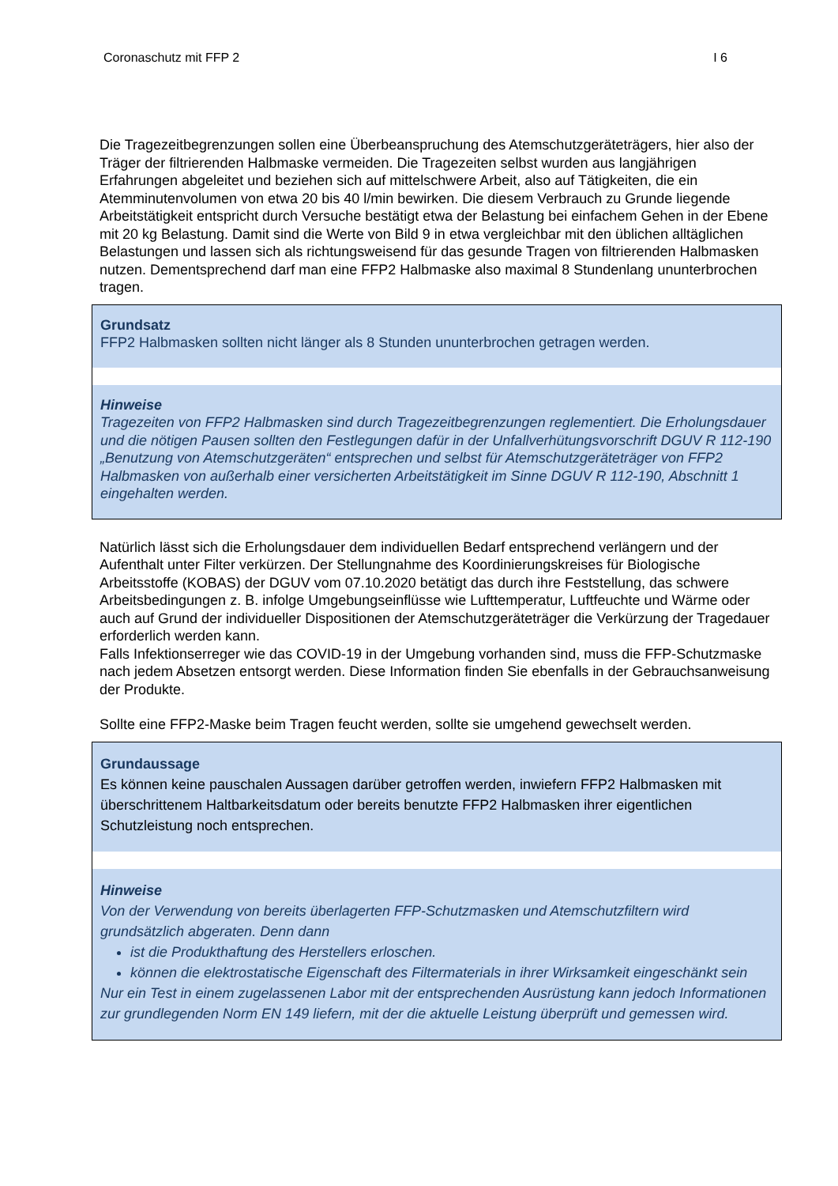Coronaschutz mit FFP 2 I 6
Die Tragezeitbegrenzungen sollen eine Überbeanspruchung des Atemschutzgeräteträgers, hier also der Träger der filtrierenden Halbmaske vermeiden. Die Tragezeiten selbst wurden aus langjährigen Erfahrungen abgeleitet und beziehen sich auf mittelschwere Arbeit, also auf Tätigkeiten, die ein Atemminutenvolumen von etwa 20 bis 40 l/min bewirken. Die diesem Verbrauch zu Grunde liegende Arbeitstätigkeit entspricht durch Versuche bestätigt etwa der Belastung bei einfachem Gehen in der Ebene mit 20 kg Belastung. Damit sind die Werte von Bild 9 in etwa vergleichbar mit den üblichen alltäglichen Belastungen und lassen sich als richtungsweisend für das gesunde Tragen von filtrierenden Halbmasken nutzen. Dementsprechend darf man eine FFP2 Halbmaske also maximal 8 Stundenlang ununterbrochen tragen.
Grundsatz
FFP2 Halbmasken sollten nicht länger als 8 Stunden ununterbrochen getragen werden.
Hinweise
Tragezeiten von FFP2 Halbmasken sind durch Tragezeitbegrenzungen reglementiert. Die Erholungsdauer und die nötigen Pausen sollten den Festlegungen dafür in der Unfallverhütungsvorschrift DGUV R 112-190 „Benutzung von Atemschutzgeräten“ entsprechen und selbst für Atemschutzgeräteträger von FFP2 Halbmasken von außerhalb einer versicherten Arbeitstätigkeit im Sinne DGUV R 112-190, Abschnitt 1 eingehalten werden.
Natürlich lässt sich die Erholungsdauer dem individuellen Bedarf entsprechend verlängern und der Aufenthalt unter Filter verkürzen. Der Stellungnahme des Koordinierungskreises für Biologische Arbeitsstoffe (KOBAS) der DGUV vom 07.10.2020 betätigt das durch ihre Feststellung, das schwere Arbeitsbedingungen z. B. infolge Umgebungseinflüsse wie Lufttemperatur, Luftfeuchte und Wärme oder auch auf Grund der individueller Dispositionen der Atemschutzgeräteträger die Verkürzung der Tragedauer erforderlich werden kann.
Falls Infektionserreger wie das COVID-19 in der Umgebung vorhanden sind, muss die FFP-Schutzmaske nach jedem Absetzen entsorgt werden. Diese Information finden Sie ebenfalls in der Gebrauchsanweisung der Produkte.
Sollte eine FFP2-Maske beim Tragen feucht werden, sollte sie umgehend gewechselt werden.
Grundaussage
Es können keine pauschalen Aussagen darüber getroffen werden, inwiefern FFP2 Halbmasken mit überschrittenem Haltbarkeitsdatum oder bereits benutzte FFP2 Halbmasken ihrer eigentlichen Schutzleistung noch entsprechen.
Hinweise
Von der Verwendung von bereits überlagerten FFP-Schutzmasken und Atemschutzfiltern wird grundsätzlich abgeraten. Denn dann
ist die Produkthaftung des Herstellers erloschen.
können die elektrostatische Eigenschaft des Filtermaterials in ihrer Wirksamkeit eingeschänkt sein
Nur ein Test in einem zugelassenen Labor mit der entsprechenden Ausrüstung kann jedoch Informationen zur grundlegenden Norm EN 149 liefern, mit der die aktuelle Leistung überprüft und gemessen wird.